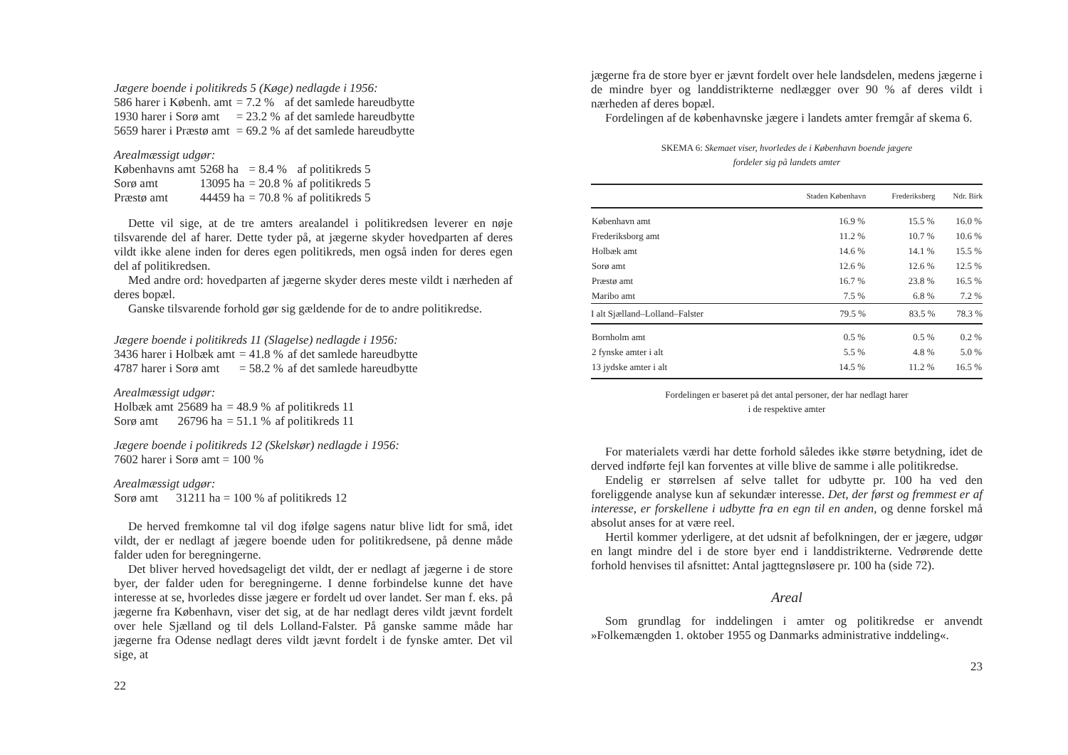Jægere boende i politikreds 5 (Køge) nedlagde i 1956:
| 586 harer i Københ. amt | = 7.2 % | af det samlede hareudbytte |
| 1930 harer i Sorø amt | = 23.2 % | af det samlede hareudbytte |
| 5659 harer i Præstø amt | = 69.2 % | af det samlede hareudbytte |
Arealmæssigt udgør:
| Københavns amt | 5268 ha | = 8.4 % | af politikreds 5 |
| Sorø amt | 13095 ha | = 20.8 % | af politikreds 5 |
| Præstø amt | 44459 ha | = 70.8 % | af politikreds 5 |
Dette vil sige, at de tre amters arealandel i politikredsen leverer en nøje tilsvarende del af harer. Dette tyder på, at jægerne skyder hovedparten af deres vildt ikke alene inden for deres egen politikreds, men også inden for deres egen del af politikredsen.
Med andre ord: hovedparten af jægerne skyder deres meste vildt i nærheden af deres bopæl.
Ganske tilsvarende forhold gør sig gældende for de to andre politikredse.
Jægere boende i politikreds 11 (Slagelse) nedlagde i 1956:
| 3436 harer i Holbæk amt | = 41.8 % | af det samlede hareudbytte |
| 4787 harer i Sorø amt | = 58.2 % | af det samlede hareudbytte |
Arealmæssigt udgør:
| Holbæk amt | 25689 ha | = 48.9 % | af politikreds 11 |
| Sorø amt | 26796 ha | = 51.1 % | af politikreds 11 |
Jægere boende i politikreds 12 (Skelskør) nedlagde i 1956:
7602 harer i Sorø amt = 100 %
Arealmæssigt udgør:
Sorø amt 31211 ha = 100 % af politikreds 12
De herved fremkomne tal vil dog ifølge sagens natur blive lidt for små, idet vildt, der er nedlagt af jægere boende uden for politikredsene, på denne måde falder uden for beregningerne.
Det bliver herved hovedsageligt det vildt, der er nedlagt af jægerne i de store byer, der falder uden for beregningerne. I denne forbindelse kunne det have interesse at se, hvorledes disse jægere er fordelt ud over landet. Ser man f. eks. på jægerne fra København, viser det sig, at de har nedlagt deres vildt jævnt fordelt over hele Sjælland og til dels Lolland-Falster. På ganske samme måde har jægerne fra Odense nedlagt deres vildt jævnt fordelt i de fynske amter. Det vil sige, at
22
jægerne fra de store byer er jævnt fordelt over hele landsdelen, medens jægerne i de mindre byer og landdistrikterne nedlægger over 90 % af deres vildt i nærheden af deres bopæl.
Fordelingen af de københavnske jægere i landets amter fremgår af skema 6.
SKEMA 6: Skemaet viser, hvorledes de i København boende jægere
fordeler sig på landets amter
| | Staden København | Frederiksberg | Ndr. Birk |
| --- | --- | --- | --- |
| København amt | 16.9 % | 15.5 % | 16.0 % |
| Frederiksborg amt | 11.2 % | 10.7 % | 10.6 % |
| Holbæk amt | 14.6 % | 14.1 % | 15.5 % |
| Sorø amt | 12.6 % | 12.6 % | 12.5 % |
| Præstø amt | 16.7 % | 23.8 % | 16.5 % |
| Maribo amt | 7.5 % | 6.8 % | 7.2 % |
| I alt Sjælland–Lolland–Falster | 79.5 % | 83.5 % | 78.3 % |
| Bornholm amt | 0.5 % | 0.5 % | 0.2 % |
| 2 fynske amter i alt | 5.5 % | 4.8 % | 5.0 % |
| 13 jydske amter i alt | 14.5 % | 11.2 % | 16.5 % |
Fordelingen er baseret på det antal personer, der har nedlagt harer
i de respektive amter
For materialets værdi har dette forhold således ikke større betydning, idet de derved indførte fejl kan forventes at ville blive de samme i alle politikredse.
Endelig er størrelsen af selve tallet for udbytte pr. 100 ha ved den foreliggende analyse kun af sekundær interesse. Det, der først og fremmest er af interesse, er forskellene i udbytte fra en egn til en anden, og denne forskel må absolut anses for at være reel.
Hertil kommer yderligere, at det udsnit af befolkningen, der er jægere, udgør en langt mindre del i de store byer end i landdistrikterne. Vedrørende dette forhold henvises til afsnittet: Antal jagttegnsløsere pr. 100 ha (side 72).
Areal
Som grundlag for inddelingen i amter og politikredse er anvendt »Folkemængden 1. oktober 1955 og Danmarks administrative inddeling«.
23